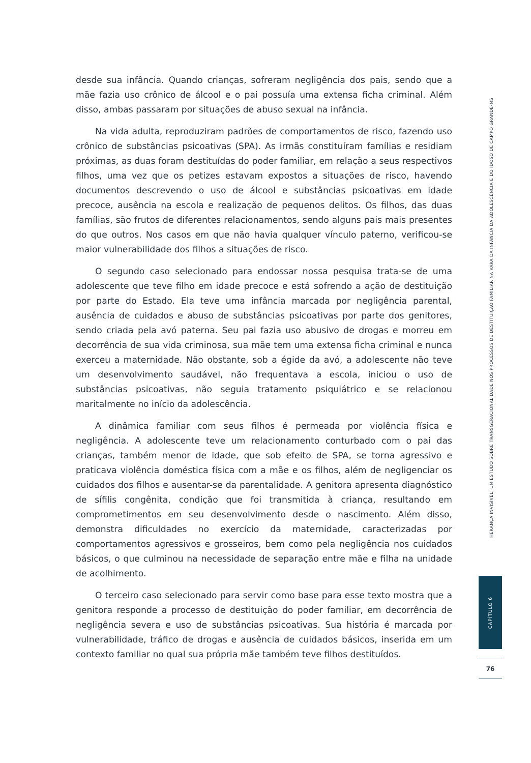desde sua infância. Quando crianças, sofreram negligência dos pais, sendo que a mãe fazia uso crônico de álcool e o pai possuía uma extensa ficha criminal. Além disso, ambas passaram por situações de abuso sexual na infância.
Na vida adulta, reproduziram padrões de comportamentos de risco, fazendo uso crônico de substâncias psicoativas (SPA). As irmãs constituíram famílias e residiam próximas, as duas foram destituídas do poder familiar, em relação a seus respectivos filhos, uma vez que os petizes estavam expostos a situações de risco, havendo documentos descrevendo o uso de álcool e substâncias psicoativas em idade precoce, ausência na escola e realização de pequenos delitos. Os filhos, das duas famílias, são frutos de diferentes relacionamentos, sendo alguns pais mais presentes do que outros. Nos casos em que não havia qualquer vínculo paterno, verificou-se maior vulnerabilidade dos filhos a situações de risco.
O segundo caso selecionado para endossar nossa pesquisa trata-se de uma adolescente que teve filho em idade precoce e está sofrendo a ação de destituição por parte do Estado. Ela teve uma infância marcada por negligência parental, ausência de cuidados e abuso de substâncias psicoativas por parte dos genitores, sendo criada pela avó paterna. Seu pai fazia uso abusivo de drogas e morreu em decorrência de sua vida criminosa, sua mãe tem uma extensa ficha criminal e nunca exerceu a maternidade. Não obstante, sob a égide da avó, a adolescente não teve um desenvolvimento saudável, não frequentava a escola, iniciou o uso de substâncias psicoativas, não seguia tratamento psiquiátrico e se relacionou maritalmente no início da adolescência.
A dinâmica familiar com seus filhos é permeada por violência física e negligência. A adolescente teve um relacionamento conturbado com o pai das crianças, também menor de idade, que sob efeito de SPA, se torna agressivo e praticava violência doméstica física com a mãe e os filhos, além de negligenciar os cuidados dos filhos e ausentar-se da parentalidade. A genitora apresenta diagnóstico de sífilis congênita, condição que foi transmitida à criança, resultando em comprometimentos em seu desenvolvimento desde o nascimento. Além disso, demonstra dificuldades no exercício da maternidade, caracterizadas por comportamentos agressivos e grosseiros, bem como pela negligência nos cuidados básicos, o que culminou na necessidade de separação entre mãe e filha na unidade de acolhimento.
O terceiro caso selecionado para servir como base para esse texto mostra que a genitora responde a processo de destituição do poder familiar, em decorrência de negligência severa e uso de substâncias psicoativas. Sua história é marcada por vulnerabilidade, tráfico de drogas e ausência de cuidados básicos, inserida em um contexto familiar no qual sua própria mãe também teve filhos destituídos.
HERANÇA INVISÍVEL: UM ESTUDO SOBRE TRANSGERACIONALIDADE NOS PROCESSOS DE DESTITUIÇÃO FAMILIAR NA VARA DA INFÂNCIA DA ADOLESCÊNCIA E DO IDOSO DE CAMPO GRANDE-MS
CAPÍTULO 6
76